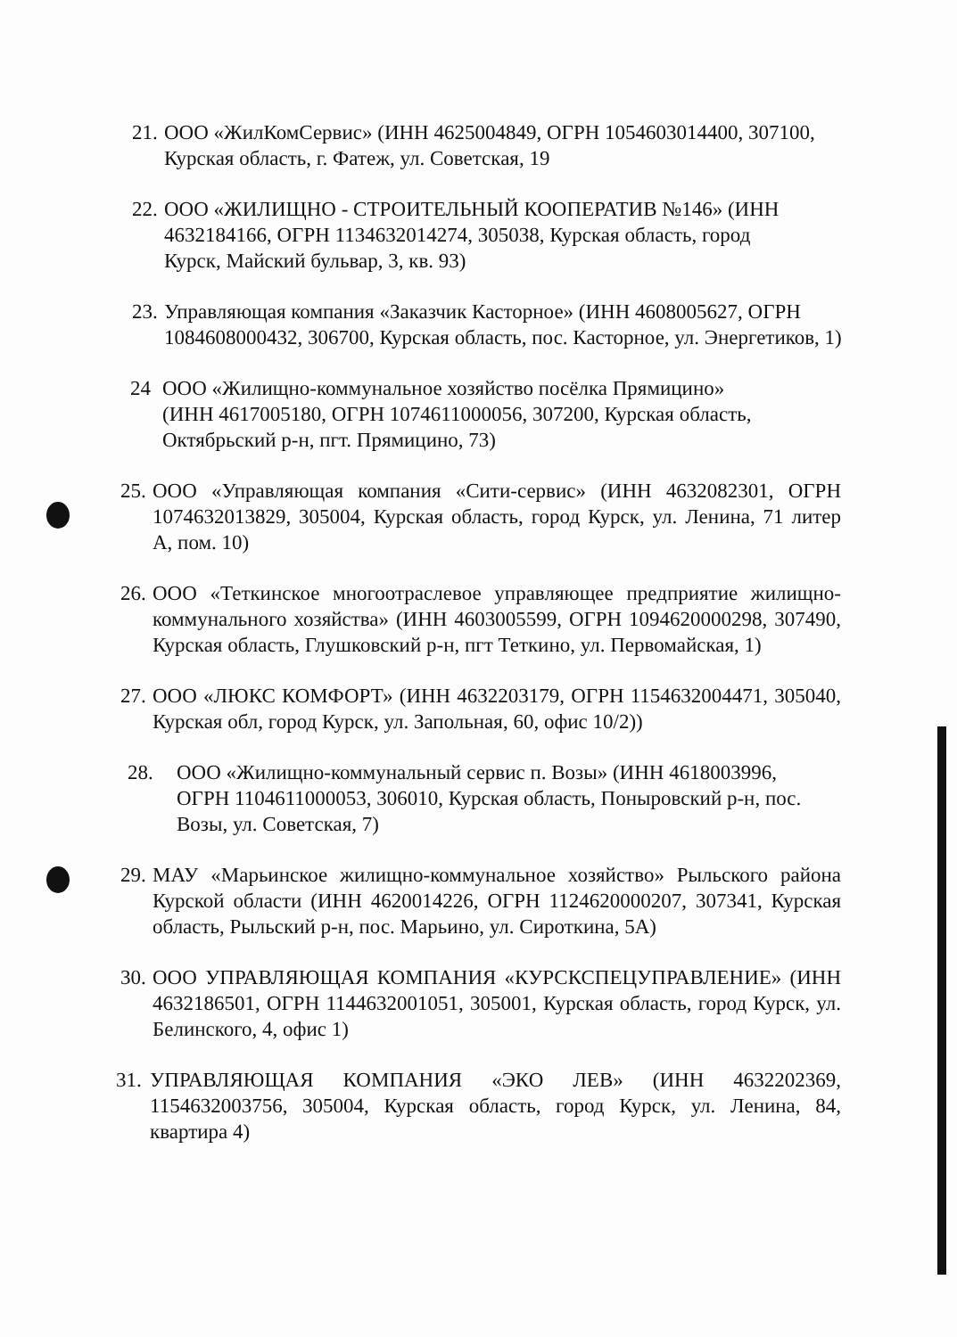21.
ООО «ЖилКомСервис» (ИНН 4625004849, ОГРН 1054603014400, 307100, Курская область, г. Фатеж, ул. Советская, 19
22.
ООО «ЖИЛИЩНО - СТРОИТЕЛЬНЫЙ КООПЕРАТИВ №146» (ИНН 4632184166, ОГРН 1134632014274, 305038, Курская область, город Курск, Майский бульвар, 3, кв. 93)
23.
Управляющая компания «Заказчик Касторное» (ИНН 4608005627, ОГРН 1084608000432, 306700, Курская область, пос. Касторное, ул. Энергетиков, 1)
24 ООО «Жилищно-коммунальное хозяйство посёлка Прямицино» (ИНН 4617005180, ОГРН 1074611000056, 307200, Курская область, Октябрьский р-н, пгт. Прямицино, 73)
25.
ООО «Управляющая компания «Сити-сервис» (ИНН 4632082301, ОГРН 1074632013829, 305004, Курская область, город Курск, ул. Ленина, 71 литер А, пом. 10)
26.
ООО «Теткинское многоотраслевое управляющее предприятие жилищно-коммунального хозяйства» (ИНН 4603005599, ОГРН 1094620000298, 307490, Курская область, Глушковский р-н, пгт Теткино, ул. Первомайская, 1)
27.
ООО «ЛЮКС КОМФОРТ» (ИНН 4632203179, ОГРН 1154632004471, 305040, Курская обл, город Курск, ул. Запольная, 60, офис 10/2))
28. ООО «Жилищно-коммунальный сервис п. Возы» (ИНН 4618003996, ОГРН 1104611000053, 306010, Курская область, Поныровский р-н, пос. Возы, ул. Советская, 7)
29.
МАУ «Марьинское жилищно-коммунальное хозяйство» Рыльского района Курской области (ИНН 4620014226, ОГРН 1124620000207, 307341, Курская область, Рыльский р-н, пос. Марьино, ул. Сироткина, 5А)
30.
ООО УПРАВЛЯЮЩАЯ КОМПАНИЯ «КУРСКСПЕЦУПРАВЛЕНИЕ» (ИНН 4632186501, ОГРН 1144632001051, 305001, Курская область, город Курск, ул. Белинского, 4, офис 1)
31.
УПРАВЛЯЮЩАЯ КОМПАНИЯ «ЭКО ЛЕВ» (ИНН 4632202369, 1154632003756, 305004, Курская область, город Курск, ул. Ленина, 84, квартира 4)